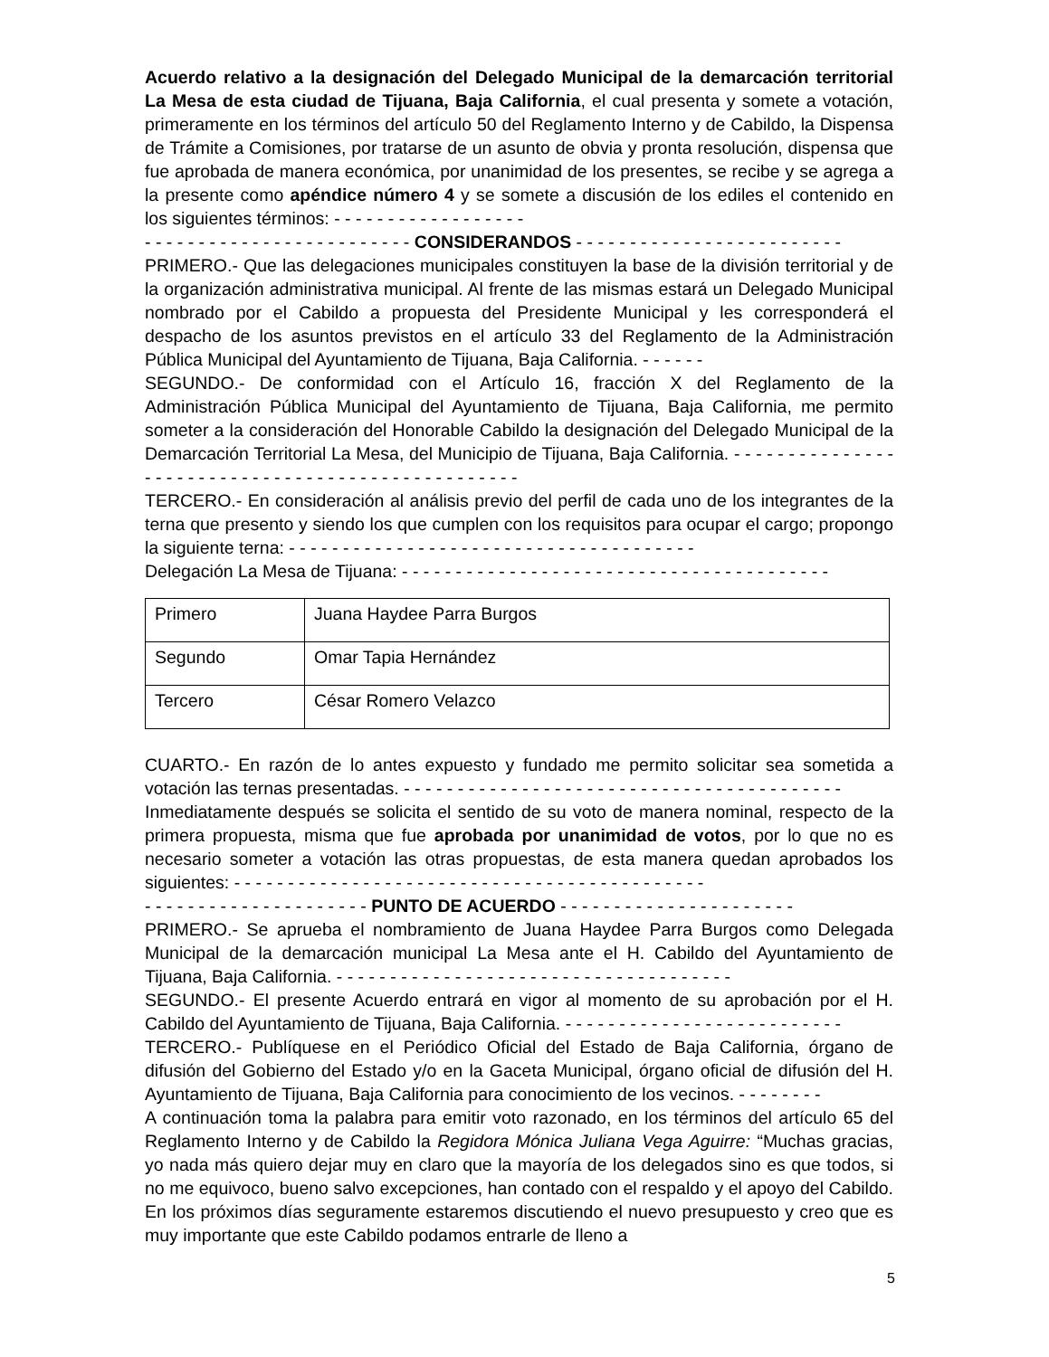Acuerdo relativo a la designación del Delegado Municipal de la demarcación territorial La Mesa de esta ciudad de Tijuana, Baja California, el cual presenta y somete a votación, primeramente en los términos del artículo 50 del Reglamento Interno y de Cabildo, la Dispensa de Trámite a Comisiones, por tratarse de un asunto de obvia y pronta resolución, dispensa que fue aprobada de manera económica, por unanimidad de los presentes, se recibe y se agrega a la presente como apéndice número 4 y se somete a discusión de los ediles el contenido en los siguientes términos: - - - - - - - - - - - - - - - - - -
- - - - - - - - - - - - - - - - - - - - - - - - - CONSIDERANDOS - - - - - - - - - - - - - - - - - - - - - - - - -
PRIMERO.- Que las delegaciones municipales constituyen la base de la división territorial y de la organización administrativa municipal. Al frente de las mismas estará un Delegado Municipal nombrado por el Cabildo a propuesta del Presidente Municipal y les corresponderá el despacho de los asuntos previstos en el artículo 33 del Reglamento de la Administración Pública Municipal del Ayuntamiento de Tijuana, Baja California. - - - - - -
SEGUNDO.- De conformidad con el Artículo 16, fracción X del Reglamento de la Administración Pública Municipal del Ayuntamiento de Tijuana, Baja California, me permito someter a la consideración del Honorable Cabildo la designación del Delegado Municipal de la Demarcación Territorial La Mesa, del Municipio de Tijuana, Baja California. - - - - - - - - - - - - - - - - - - - - - - - - - - - - - - - - - - - - - - - - - - - - - - - - - -
TERCERO.- En consideración al análisis previo del perfil de cada uno de los integrantes de la terna que presento y siendo los que cumplen con los requisitos para ocupar el cargo; propongo la siguiente terna: - - - - - - - - - - - - - - - - - - - - - - - - - - - - - - - - - - - - - -
Delegación La Mesa de Tijuana: - - - - - - - - - - - - - - - - - - - - - - - - - - - - - - - - - - - - - - - -
| Primero | Juana Haydee Parra Burgos |
| Segundo | Omar Tapia Hernández |
| Tercero | César Romero Velazco |
CUARTO.- En razón de lo antes expuesto y fundado me permito solicitar sea sometida a votación las ternas presentadas. - - - - - - - - - - - - - - - - - - - - - - - - - - - - - - - - - - - - - - - - -
Inmediatamente después se solicita el sentido de su voto de manera nominal, respecto de la primera propuesta, misma que fue aprobada por unanimidad de votos, por lo que no es necesario someter a votación las otras propuestas, de esta manera quedan aprobados los siguientes: - - - - - - - - - - - - - - - - - - - - - - - - - - - - - - - - - - - - - - - - - - - -
- - - - - - - - - - - - - - - - - - - - - PUNTO DE ACUERDO - - - - - - - - - - - - - - - - - - - - - -
PRIMERO.- Se aprueba el nombramiento de Juana Haydee Parra Burgos como Delegada Municipal de la demarcación municipal La Mesa ante el H. Cabildo del Ayuntamiento de Tijuana, Baja California. - - - - - - - - - - - - - - - - - - - - - - - - - - - - - - - - - - - - -
SEGUNDO.- El presente Acuerdo entrará en vigor al momento de su aprobación por el H. Cabildo del Ayuntamiento de Tijuana, Baja California. - - - - - - - - - - - - - - - - - - - - - - - - - -
TERCERO.- Publíquese en el Periódico Oficial del Estado de Baja California, órgano de difusión del Gobierno del Estado y/o en la Gaceta Municipal, órgano oficial de difusión del H. Ayuntamiento de Tijuana, Baja California para conocimiento de los vecinos. - - - - - - - -
A continuación toma la palabra para emitir voto razonado, en los términos del artículo 65 del Reglamento Interno y de Cabildo la Regidora Mónica Juliana Vega Aguirre: “Muchas gracias, yo nada más quiero dejar muy en claro que la mayoría de los delegados sino es que todos, si no me equivoco, bueno salvo excepciones, han contado con el respaldo y el apoyo del Cabildo. En los próximos días seguramente estaremos discutiendo el nuevo presupuesto y creo que es muy importante que este Cabildo podamos entrarle de lleno a
5